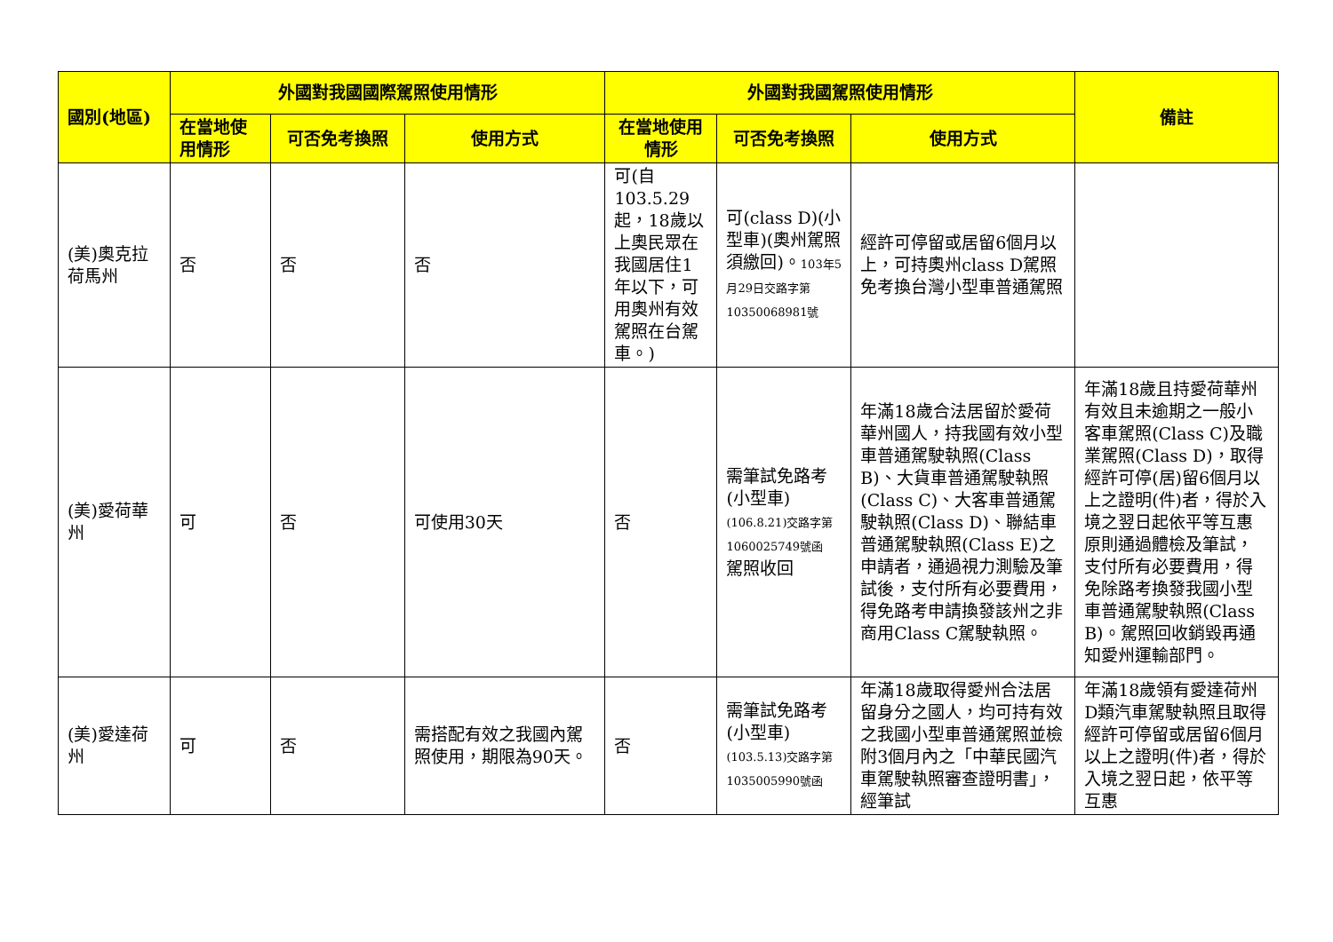| 國別(地區) | 外國對我國國際駕照使用情形 | | | 外國對我國駕照使用情形 | | | 備註 |
| --- | --- | --- | --- | --- | --- | --- | --- |
| | 在當地使用情形 | 可否免考換照 | 使用方式 | 在當地使用情形 | 可否免考換照 | 使用方式 | |
| (美)奧克拉荷馬州 | 否 | 否 | 否 | 可(自103.5.29起，18歲以上奧民眾在我國居住1年以下，可用奧州有效駕照在台駕車。) | 可(class D)(小型車)(奧州駕照須繳回)。 103年5月29日交路字第10350068981號 | 經許可停留或居留6個月以上，可持奧州class D駕照免考換台灣小型車普通駕照 | |
| (美)愛荷華州 | 可 | 否 | 可使用30天 | 否 | 需筆試免路考(小型車) (106.8.21)交路字第1060025749號函 駕照收回 | 年滿18歲合法居留於愛荷華州國人，持我國有效小型車普通駕駛執照(Class B)、大貨車普通駕駛執照(Class C)、大客車普通駕駛執照(Class D)、聯結車普通駕駛執照(Class E)之申請者，通過視力測驗及筆試後，支付所有必要費用，得免路考申請換發該州之非商用Class C駕駛執照。 | 年滿18歲且持愛荷華州有效且未逾期之一般小客車駕照(Class C)及職業駕照(Class D)，取得經許可停(居)留6個月以上之證明(件)者，得於入境之翌日起依平等互惠原則通過體檢及筆試，支付所有必要費用，得免除路考換發我國小型車普通駕駛執照(Class B)。駕照回收銷毀再通知愛州運輸部門。 |
| (美)愛達荷州 | 可 | 否 | 需搭配有效之我國內駕照使用，期限為90天。 | 否 | 需筆試免路考(小型車) (103.5.13)交路字第1035005990號函 | 年滿18歲取得愛州合法居留身分之國人，均可持有效之我國小型車普通駕照並檢附3個月內之「中華民國汽車駕駛執照審查證明書」，經筆試 | 年滿18歲領有愛達荷州D類汽車駕駛執照且取得經許可停留或居留6個月以上之證明(件)者，得於入境之翌日起，依平等互惠 |